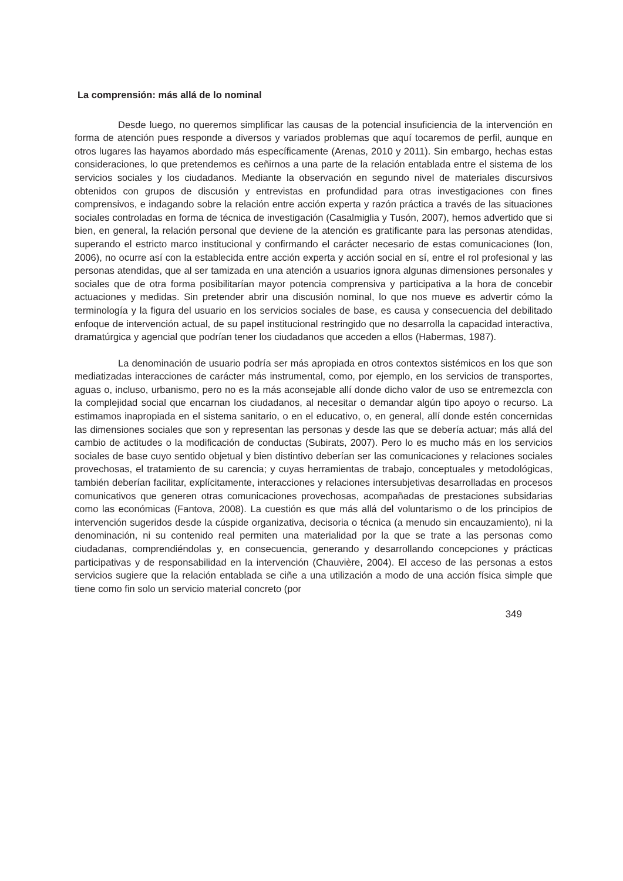La comprensión: más allá de lo nominal
Desde luego, no queremos simplificar las causas de la potencial insuficiencia de la intervención en forma de atención pues responde a diversos y variados problemas que aquí tocaremos de perfil, aunque en otros lugares las hayamos abordado más específicamente (Arenas, 2010 y 2011). Sin embargo, hechas estas consideraciones, lo que pretendemos es ceñirnos a una parte de la relación entablada entre el sistema de los servicios sociales y los ciudadanos. Mediante la observación en segundo nivel de materiales discursivos obtenidos con grupos de discusión y entrevistas en profundidad para otras investigaciones con fines comprensivos, e indagando sobre la relación entre acción experta y razón práctica a través de las situaciones sociales controladas en forma de técnica de investigación (Casalmiglia y Tusón, 2007), hemos advertido que si bien, en general, la relación personal que deviene de la atención es gratificante para las personas atendidas, superando el estricto marco institucional y confirmando el carácter necesario de estas comunicaciones (Ion, 2006), no ocurre así con la establecida entre acción experta y acción social en sí, entre el rol profesional y las personas atendidas, que al ser tamizada en una atención a usuarios ignora algunas dimensiones personales y sociales que de otra forma posibilitarían mayor potencia comprensiva y participativa a la hora de concebir actuaciones y medidas. Sin pretender abrir una discusión nominal, lo que nos mueve es advertir cómo la terminología y la figura del usuario en los servicios sociales de base, es causa y consecuencia del debilitado enfoque de intervención actual, de su papel institucional restringido que no desarrolla la capacidad interactiva, dramatúrgica y agencial que podrían tener los ciudadanos que acceden a ellos (Habermas, 1987).
La denominación de usuario podría ser más apropiada en otros contextos sistémicos en los que son mediatizadas interacciones de carácter más instrumental, como, por ejemplo, en los servicios de transportes, aguas o, incluso, urbanismo, pero no es la más aconsejable allí donde dicho valor de uso se entremezcla con la complejidad social que encarnan los ciudadanos, al necesitar o demandar algún tipo apoyo o recurso. La estimamos inapropiada en el sistema sanitario, o en el educativo, o, en general, allí donde estén concernidas las dimensiones sociales que son y representan las personas y desde las que se debería actuar; más allá del cambio de actitudes o la modificación de conductas (Subirats, 2007). Pero lo es mucho más en los servicios sociales de base cuyo sentido objetual y bien distintivo deberían ser las comunicaciones y relaciones sociales provechosas, el tratamiento de su carencia; y cuyas herramientas de trabajo, conceptuales y metodológicas, también deberían facilitar, explícitamente, interacciones y relaciones intersubjetivas desarrolladas en procesos comunicativos que generen otras comunicaciones provechosas, acompañadas de prestaciones subsidarias como las económicas (Fantova, 2008). La cuestión es que más allá del voluntarismo o de los principios de intervención sugeridos desde la cúspide organizativa, decisoria o técnica (a menudo sin encauzamiento), ni la denominación, ni su contenido real permiten una materialidad por la que se trate a las personas como ciudadanas, comprendiéndolas y, en consecuencia, generando y desarrollando concepciones y prácticas participativas y de responsabilidad en la intervención (Chauvière, 2004). El acceso de las personas a estos servicios sugiere que la relación entablada se ciñe a una utilización a modo de una acción física simple que tiene como fin solo un servicio material concreto (por
349